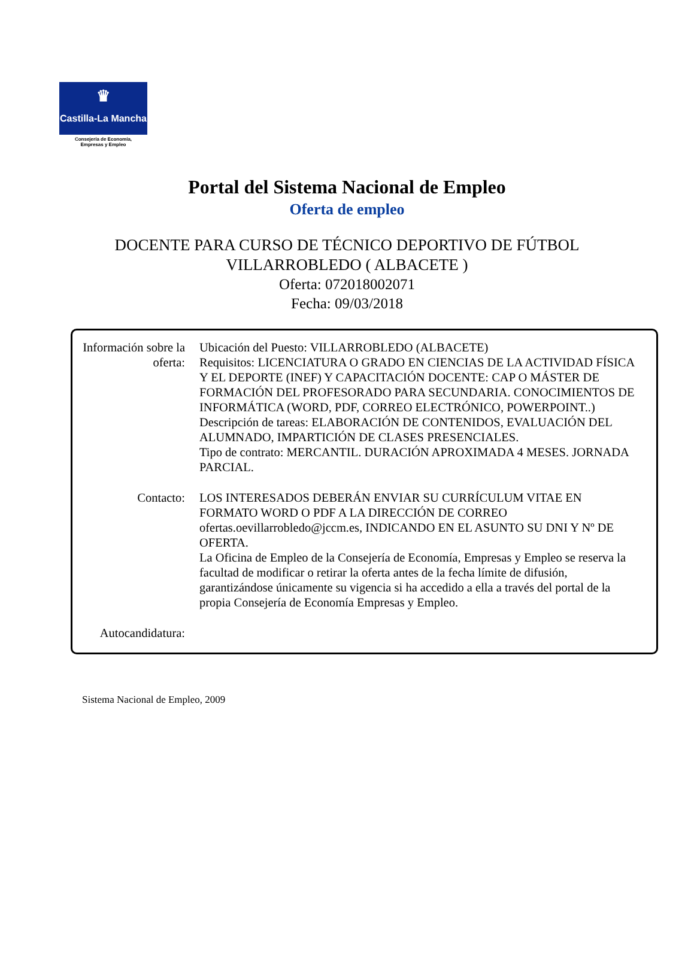♛
Castilla-La Mancha
Consejería de Economía,
Empresas y Empleo
Portal del Sistema Nacional de Empleo
Oferta de empleo
DOCENTE PARA CURSO DE TÉCNICO DEPORTIVO DE FÚTBOL
VILLARROBLEDO ( ALBACETE )
Oferta: 072018002071
Fecha: 09/03/2018
Información sobre la oferta:
Ubicación del Puesto: VILLARROBLEDO (ALBACETE)
Requisitos: LICENCIATURA O GRADO EN CIENCIAS DE LA ACTIVIDAD FÍSICA Y EL DEPORTE (INEF) Y CAPACITACIÓN DOCENTE: CAP O MÁSTER DE FORMACIÓN DEL PROFESORADO PARA SECUNDARIA. CONOCIMIENTOS DE INFORMÁTICA (WORD, PDF, CORREO ELECTRÓNICO, POWERPOINT..)
Descripción de tareas: ELABORACIÓN DE CONTENIDOS, EVALUACIÓN DEL ALUMNADO, IMPARTICIÓN DE CLASES PRESENCIALES.
Tipo de contrato: MERCANTIL. DURACIÓN APROXIMADA 4 MESES. JORNADA PARCIAL.
Contacto: LOS INTERESADOS DEBERÁN ENVIAR SU CURRÍCULUM VITAE EN FORMATO WORD O PDF A LA DIRECCIÓN DE CORREO ofertas.oevillarrobledo@jccm.es, INDICANDO EN EL ASUNTO SU DNI Y Nº DE OFERTA.
La Oficina de Empleo de la Consejería de Economía, Empresas y Empleo se reserva la facultad de modificar o retirar la oferta antes de la fecha límite de difusión, garantizándose únicamente su vigencia si ha accedido a ella a través del portal de la propia Consejería de Economía Empresas y Empleo.
Autocandidatura:
Sistema Nacional de Empleo, 2009